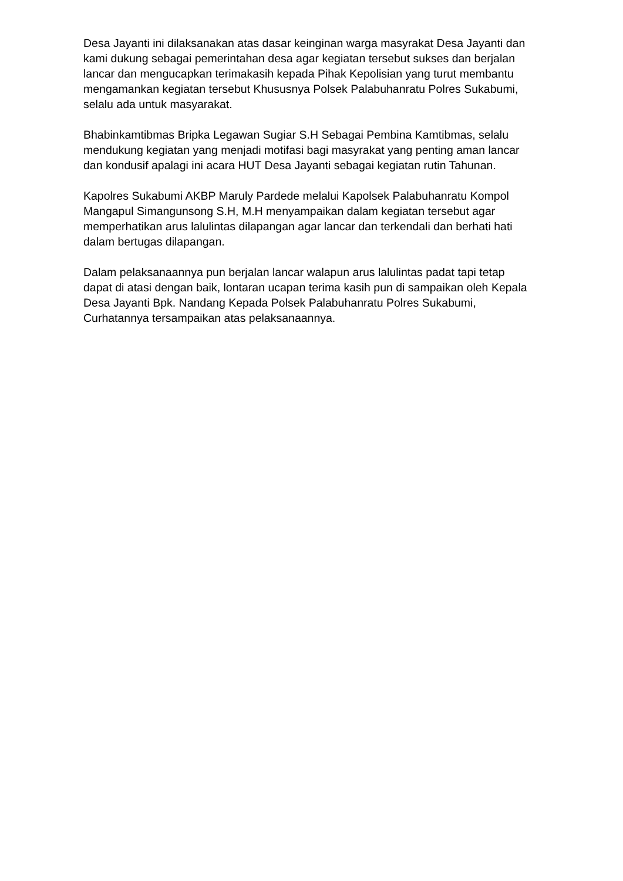Desa Jayanti ini dilaksanakan atas dasar keinginan warga masyrakat Desa Jayanti dan kami dukung sebagai pemerintahan desa agar kegiatan tersebut sukses dan berjalan lancar dan mengucapkan terimakasih kepada Pihak Kepolisian yang turut membantu mengamankan kegiatan tersebut Khususnya Polsek Palabuhanratu Polres Sukabumi, selalu ada untuk masyarakat.
Bhabinkamtibmas Bripka Legawan Sugiar S.H Sebagai Pembina Kamtibmas, selalu mendukung kegiatan yang menjadi motifasi bagi masyrakat yang penting aman lancar dan kondusif apalagi ini acara HUT Desa Jayanti sebagai kegiatan rutin Tahunan.
Kapolres Sukabumi AKBP Maruly Pardede melalui Kapolsek Palabuhanratu Kompol Mangapul Simangunsong S.H, M.H menyampaikan dalam kegiatan tersebut agar memperhatikan arus lalulintas dilapangan agar lancar dan terkendali dan berhati hati dalam bertugas dilapangan.
Dalam pelaksanaannya pun berjalan lancar walapun arus lalulintas padat tapi tetap dapat di atasi dengan baik, lontaran ucapan terima kasih pun di sampaikan oleh Kepala Desa Jayanti Bpk. Nandang Kepada Polsek Palabuhanratu Polres Sukabumi, Curhatannya tersampaikan atas pelaksanaannya.